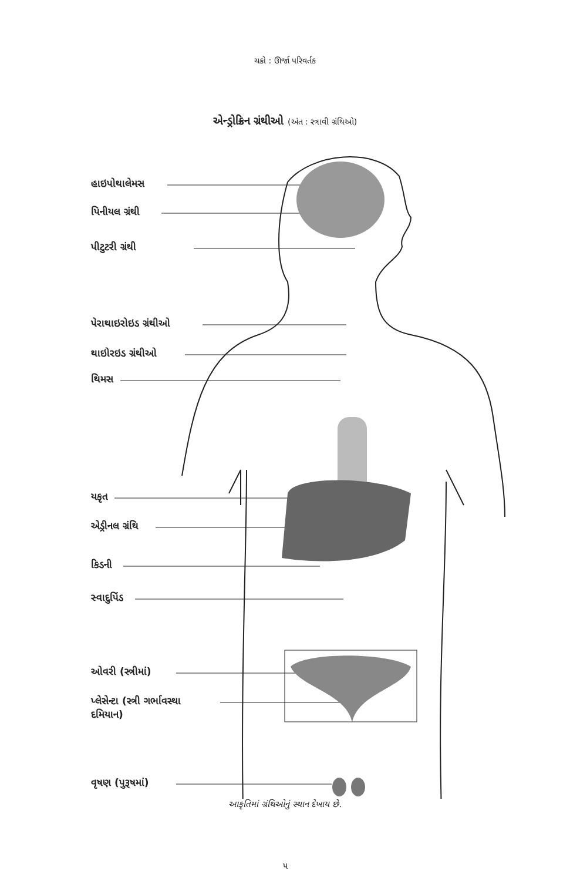ચક્રો : ઊર્જા પરિવર્તક
એન્ડ્રોક્રિન ગ્રંથીઓ (અંત : સ્ત્રાવી ગ્રંથિઓ)
હાઇપોથાલેમસ
પિનીયલ ગ્રંથી
પીટુટરી ગ્રંથી
પેરાથાઇરોઇડ ગ્રંથીઓ
થાઇોરઇડ ગ્રંથીઓ
થિમસ
યકૃત
એડ્રીનલ ગ્રંથિ
કિડની
સ્વાદુપિંડ
ઓવરી (સ્ત્રીમાં)
પ્લેસેન્ટા (સ્ત્રી ગર્ભાવસ્થા
દમિયાન)
વૃષણ (પુરૂષમાં)
આકૃતિમાં ગ્રંથિઓનું સ્થાન દેખાય છે.
૫